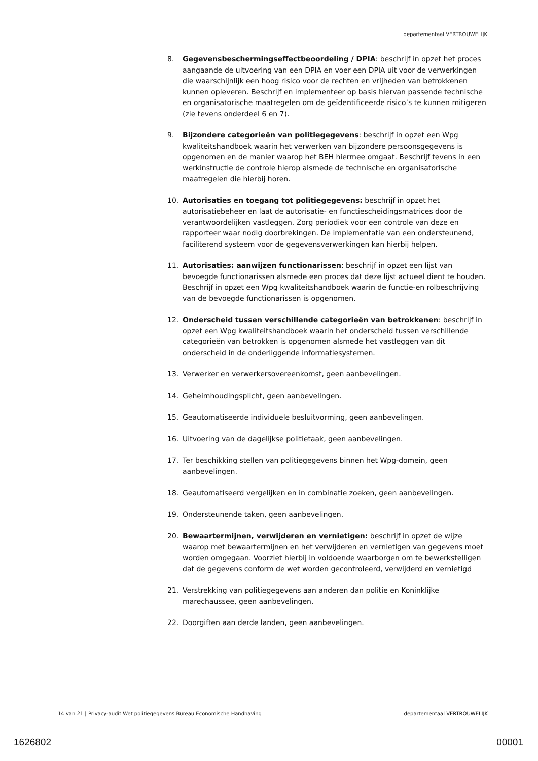departementaal VERTROUWELIJK
8. Gegevensbeschermingseffectbeoordeling / DPIA: beschrijf in opzet het proces aangaande de uitvoering van een DPIA en voer een DPIA uit voor de verwerkingen die waarschijnlijk een hoog risico voor de rechten en vrijheden van betrokkenen kunnen opleveren. Beschrijf en implementeer op basis hiervan passende technische en organisatorische maatregelen om de geïdentificeerde risico’s te kunnen mitigeren (zie tevens onderdeel 6 en 7).
9. Bijzondere categorieën van politiegegevens: beschrijf in opzet een Wpg kwaliteitshandboek waarin het verwerken van bijzondere persoonsgegevens is opgenomen en de manier waarop het BEH hiermee omgaat. Beschrijf tevens in een werkinstructie de controle hierop alsmede de technische en organisatorische maatregelen die hierbij horen.
10. Autorisaties en toegang tot politiegegevens: beschrijf in opzet het autorisatiebeheer en laat de autorisatie- en functiescheidingsmatrices door de verantwoordelijken vastleggen. Zorg periodiek voor een controle van deze en rapporteer waar nodig doorbrekingen. De implementatie van een ondersteunend, faciliterend systeem voor de gegevensverwerkingen kan hierbij helpen.
11. Autorisaties: aanwijzen functionarissen: beschrijf in opzet een lijst van bevoegde functionarissen alsmede een proces dat deze lijst actueel dient te houden. Beschrijf in opzet een Wpg kwaliteitshandboek waarin de functie-en rolbeschrijving van de bevoegde functionarissen is opgenomen.
12. Onderscheid tussen verschillende categorieën van betrokkenen: beschrijf in opzet een Wpg kwaliteitshandboek waarin het onderscheid tussen verschillende categorieën van betrokken is opgenomen alsmede het vastleggen van dit onderscheid in de onderliggende informatiesystemen.
13. Verwerker en verwerkersovereenkomst, geen aanbevelingen.
14. Geheimhoudingsplicht, geen aanbevelingen.
15. Geautomatiseerde individuele besluitvorming, geen aanbevelingen.
16. Uitvoering van de dagelijkse politietaak, geen aanbevelingen.
17. Ter beschikking stellen van politiegegevens binnen het Wpg-domein, geen aanbevelingen.
18. Geautomatiseerd vergelijken en in combinatie zoeken, geen aanbevelingen.
19. Ondersteunende taken, geen aanbevelingen.
20. Bewaartermijnen, verwijderen en vernietigen: beschrijf in opzet de wijze waarop met bewaartermijnen en het verwijderen en vernietigen van gegevens moet worden omgegaan. Voorziet hierbij in voldoende waarborgen om te bewerkstelligen dat de gegevens conform de wet worden gecontroleerd, verwijderd en vernietigd
21. Verstrekking van politiegegevens aan anderen dan politie en Koninklijke marechaussee, geen aanbevelingen.
22. Doorgiften aan derde landen, geen aanbevelingen.
14 van 21 | Privacy-audit Wet politiegegevens Bureau Economische Handhaving departementaal VERTROUWELIJK
1626802 00001